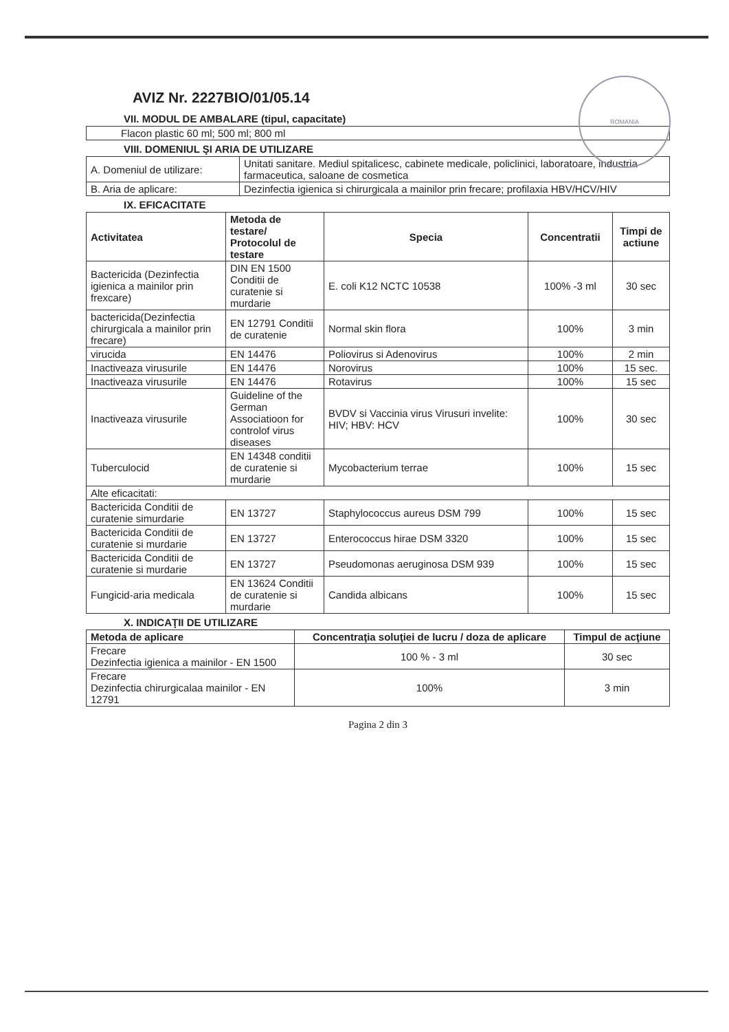ROMANIA
AVIZ Nr. 2227BIO/01/05.14
VII. MODUL DE AMBALARE (tipul, capacitate)
| Flacon plastic 60 ml; 500 ml; 800 ml |
VIII. DOMENIUL ŞI ARIA DE UTILIZARE
| A. Domeniul de utilizare: | Unitati sanitare. Mediul spitalicesc, cabinete medicale, policlinici, laboratoare, industria farmaceutica, saloane de cosmetica |
| B. Aria de aplicare: | Dezinfectia igienica si chirurgicala a mainilor prin frecare; profilaxia HBV/HCV/HIV |
IX. EFICACITATE
| Activitatea | Metoda de testare/ Protocolul de testare | Specia | Concentratii | Timpi de actiune |
| --- | --- | --- | --- | --- |
| Bactericida (Dezinfectia igienica a mainilor prin frexcare) | DIN EN 1500 Conditii de curatenie si murdarie | E. coli K12 NCTC 10538 | 100% -3 ml | 30 sec |
| bactericida(Dezinfectia chirurgicala a mainilor prin frecare) | EN 12791 Conditii de curatenie | Normal skin flora | 100% | 3 min |
| virucida | EN 14476 | Poliovirus si Adenovirus | 100% | 2 min |
| Inactiveaza virusurile | EN 14476 | Norovirus | 100% | 15 sec. |
| Inactiveaza virusurile | EN 14476 | Rotavirus | 100% | 15 sec |
| Inactiveaza virusurile | Guideline of the German Associatioon for controlof virus diseases | BVDV si Vaccinia virus Virusuri invelite: HIV; HBV: HCV | 100% | 30 sec |
| Tuberculocid | EN 14348 conditii de curatenie si murdarie | Mycobacterium terrae | 100% | 15 sec |
| Alte eficacitati: | | | | |
| Bactericida Conditii de curatenie simurdarie | EN 13727 | Staphylococcus aureus DSM 799 | 100% | 15 sec |
| Bactericida Conditii de curatenie si murdarie | EN 13727 | Enterococcus hirae DSM 3320 | 100% | 15 sec |
| Bactericida Conditii de curatenie si murdarie | EN 13727 | Pseudomonas aeruginosa DSM 939 | 100% | 15 sec |
| Fungicid-aria medicala | EN 13624 Conditii de curatenie si murdarie | Candida albicans | 100% | 15 sec |
X. INDICAŢII DE UTILIZARE
| Metoda de aplicare | Concentraţia soluţiei de lucru / doza de aplicare | Timpul de acţiune |
| --- | --- | --- |
| Frecare Dezinfectia igienica a mainilor - EN 1500 | 100 % - 3 ml | 30 sec |
| Frecare Dezinfectia chirurgicalaa mainilor - EN 12791 | 100% | 3 min |
Pagina 2 din 3